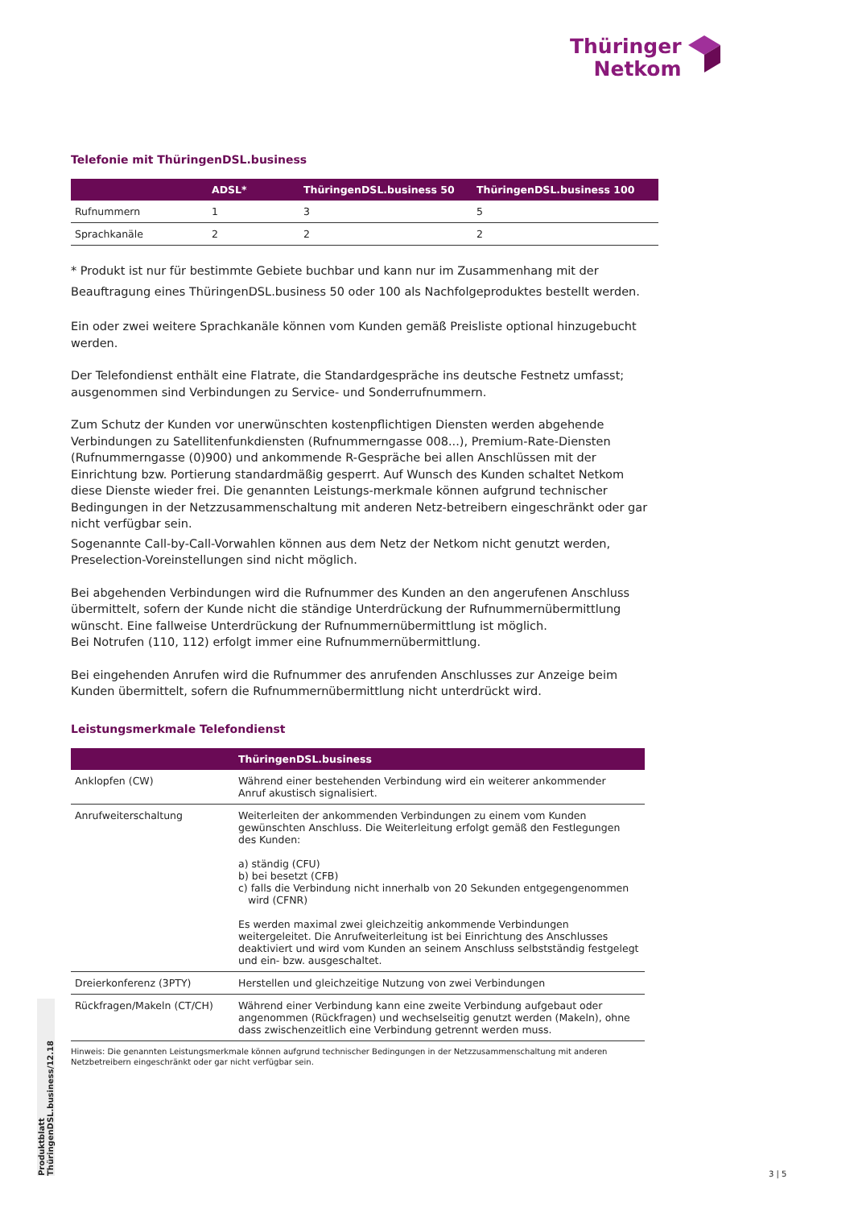Thüringer
Netkom
Telefonie mit ThüringenDSL.business
| | ADSL* | ThüringenDSL.business 50 | ThüringenDSL.business 100 |
| --- | --- | --- | --- |
| Rufnummern | 1 | 3 | 5 |
| Sprachkanäle | 2 | 2 | 2 |
* Produkt ist nur für bestimmte Gebiete buchbar und kann nur im Zusammenhang mit der Beauftragung eines ThüringenDSL.business 50 oder 100 als Nachfolgeproduktes bestellt werden.
Ein oder zwei weitere Sprachkanäle können vom Kunden gemäß Preisliste optional hinzugebucht werden.
Der Telefondienst enthält eine Flatrate, die Standardgespräche ins deutsche Festnetz umfasst;
ausgenommen sind Verbindungen zu Service- und Sonderrufnummern.
Zum Schutz der Kunden vor unerwünschten kostenpflichtigen Diensten werden abgehende Verbindungen zu Satellitenfunkdiensten (Rufnummerngasse 008...), Premium-Rate-Diensten (Rufnummerngasse (0)900) und ankommende R-Gespräche bei allen Anschlüssen mit der Einrichtung bzw. Portierung standardmäßig gesperrt. Auf Wunsch des Kunden schaltet Netkom diese Dienste wieder frei. Die genannten Leistungs-merkmale können aufgrund technischer Bedingungen in der Netzzusammenschaltung mit anderen Netz-betreibern eingeschränkt oder gar nicht verfügbar sein.
Sogenannte Call-by-Call-Vorwahlen können aus dem Netz der Netkom nicht genutzt werden,
Preselection-Voreinstellungen sind nicht möglich.
Bei abgehenden Verbindungen wird die Rufnummer des Kunden an den angerufenen Anschluss
übermittelt, sofern der Kunde nicht die ständige Unterdrückung der Rufnummernübermittlung
wünscht. Eine fallweise Unterdrückung der Rufnummernübermittlung ist möglich.
Bei Notrufen (110, 112) erfolgt immer eine Rufnummernübermittlung.
Bei eingehenden Anrufen wird die Rufnummer des anrufenden Anschlusses zur Anzeige beim
Kunden übermittelt, sofern die Rufnummernübermittlung nicht unterdrückt wird.
Leistungsmerkmale Telefondienst
| | ThüringenDSL.business |
| --- | --- |
| Anklopfen (CW) | Während einer bestehenden Verbindung wird ein weiterer ankommender Anruf akustisch signalisiert. |
| Anrufweiterschaltung | Weiterleiten der ankommenden Verbindungen zu einem vom Kunden gewünschten Anschluss. Die Weiterleitung erfolgt gemäß den Festlegungen des Kunden: a) ständig (CFU) b) bei besetzt (CFB) c) falls die Verbindung nicht innerhalb von 20 Sekunden entgegengenommen wird (CFNR) Es werden maximal zwei gleichzeitig ankommende Verbindungen weitergeleitet. Die Anrufweiterleitung ist bei Einrichtung des Anschlusses deaktiviert und wird vom Kunden an seinem Anschluss selbstständig festgelegt und ein- bzw. ausgeschaltet. |
| Dreierkonferenz (3PTY) | Herstellen und gleichzeitige Nutzung von zwei Verbindungen |
| Rückfragen/Makeln (CT/CH) | Während einer Verbindung kann eine zweite Verbindung aufgebaut oder angenommen (Rückfragen) und wechselseitig genutzt werden (Makeln), ohne dass zwischenzeitlich eine Verbindung getrennt werden muss. |
Hinweis: Die genannten Leistungsmerkmale können aufgrund technischer Bedingungen in der Netzzusammenschaltung mit anderen
Netzbetreibern eingeschränkt oder gar nicht verfügbar sein.
Produktblatt ThüringenDSL.business/12.18
3 | 5